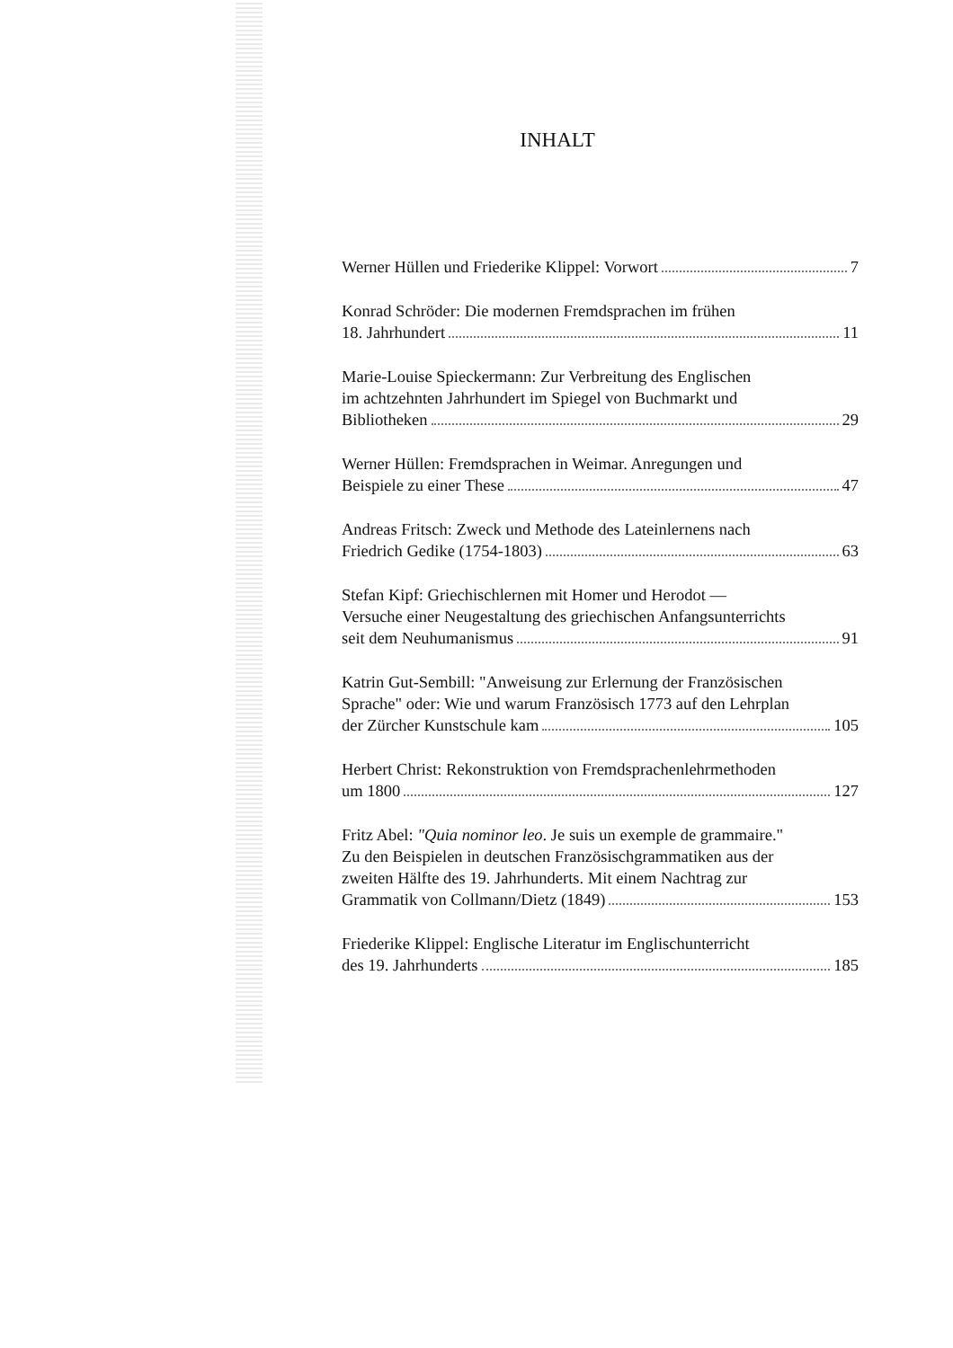INHALT
Werner Hüllen und Friederike Klippel: Vorwort 7
Konrad Schröder: Die modernen Fremdsprachen im frühen
18. Jahrhundert 11
Marie-Louise Spieckermann: Zur Verbreitung des Englischen
im achtzehnten Jahrhundert im Spiegel von Buchmarkt und
Bibliotheken 29
Werner Hüllen: Fremdsprachen in Weimar. Anregungen und
Beispiele zu einer These 47
Andreas Fritsch: Zweck und Methode des Lateinlernens nach
Friedrich Gedike (1754-1803) 63
Stefan Kipf: Griechischlernen mit Homer und Herodot —
Versuche einer Neugestaltung des griechischen Anfangsunterrichts
seit dem Neuhumanismus 91
Katrin Gut-Sembill: "Anweisung zur Erlernung der Französischen
Sprache" oder: Wie und warum Französisch 1773 auf den Lehrplan
der Zürcher Kunstschule kam 105
Herbert Christ: Rekonstruktion von Fremdsprachenlehrmethoden
um 1800 127
Fritz Abel: "Quia nominor leo. Je suis un exemple de grammaire."
Zu den Beispielen in deutschen Französischgrammatiken aus der
zweiten Hälfte des 19. Jahrhunderts. Mit einem Nachtrag zur
Grammatik von Collmann/Dietz (1849) 153
Friederike Klippel: Englische Literatur im Englischunterricht
des 19. Jahrhunderts 185